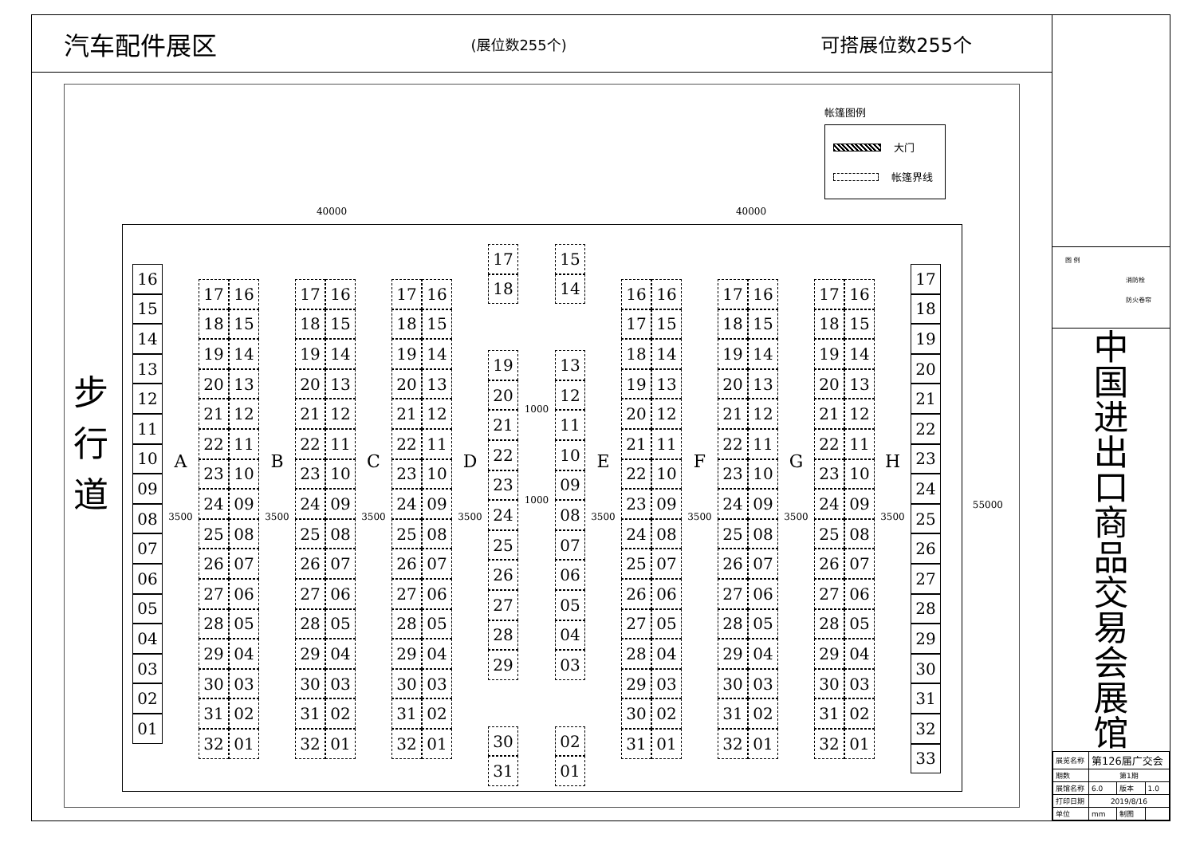汽车配件展区 (展位数255个) 可搭展位数255个
帐篷图例
大门
帐篷界线
步
行
道
40000 40000
16
15
14
13
12
11
10
09
08
07
06
05
04
03
02
01
A
3500
17
18
19
20
21
22
23
24
25
26
27
28
29
30
31
32
16
15
14
13
12
11
10
09
08
07
06
05
04
03
02
01
B
3500
17
18
19
20
21
22
23
24
25
26
27
28
29
30
31
32
16
15
14
13
12
11
10
09
08
07
06
05
04
03
02
01
C
3500
17
18
19
20
21
22
23
24
25
26
27
28
29
30
31
32
16
15
14
13
12
11
10
09
08
07
06
05
04
03
02
01
D
3500
17
18
19
20
21
22
23
24
25
26
27
28
29
30
31
1000
1000
15
14
13
12
11
10
09
08
07
06
05
04
03
02
01
E
3500
16
17
18
19
20
21
22
23
24
25
26
27
28
29
30
31
16
15
14
13
12
11
10
09
08
07
06
05
04
03
02
01
F
3500
17
18
19
20
21
22
23
24
25
26
27
28
29
30
31
32
16
15
14
13
12
11
10
09
08
07
06
05
04
03
02
01
G
3500
17
18
19
20
21
22
23
24
25
26
27
28
29
30
31
32
16
15
14
13
12
11
10
09
08
07
06
05
04
03
02
01
H
3500
17
18
19
20
21
22
23
24
25
26
27
28
29
30
31
32
33
55000
图 例
消防栓
防火卷帘
中
国
进
出
口
商
品
交
易
会
展
馆
| 展览名称 | 第126届广交会 | | |
| 期数 | 第1期 | | |
| 展馆名称 | 6.0 | 版本 | 1.0 |
| 打印日期 | 2019/8/16 | | |
| 单位 | mm | 制图 | |